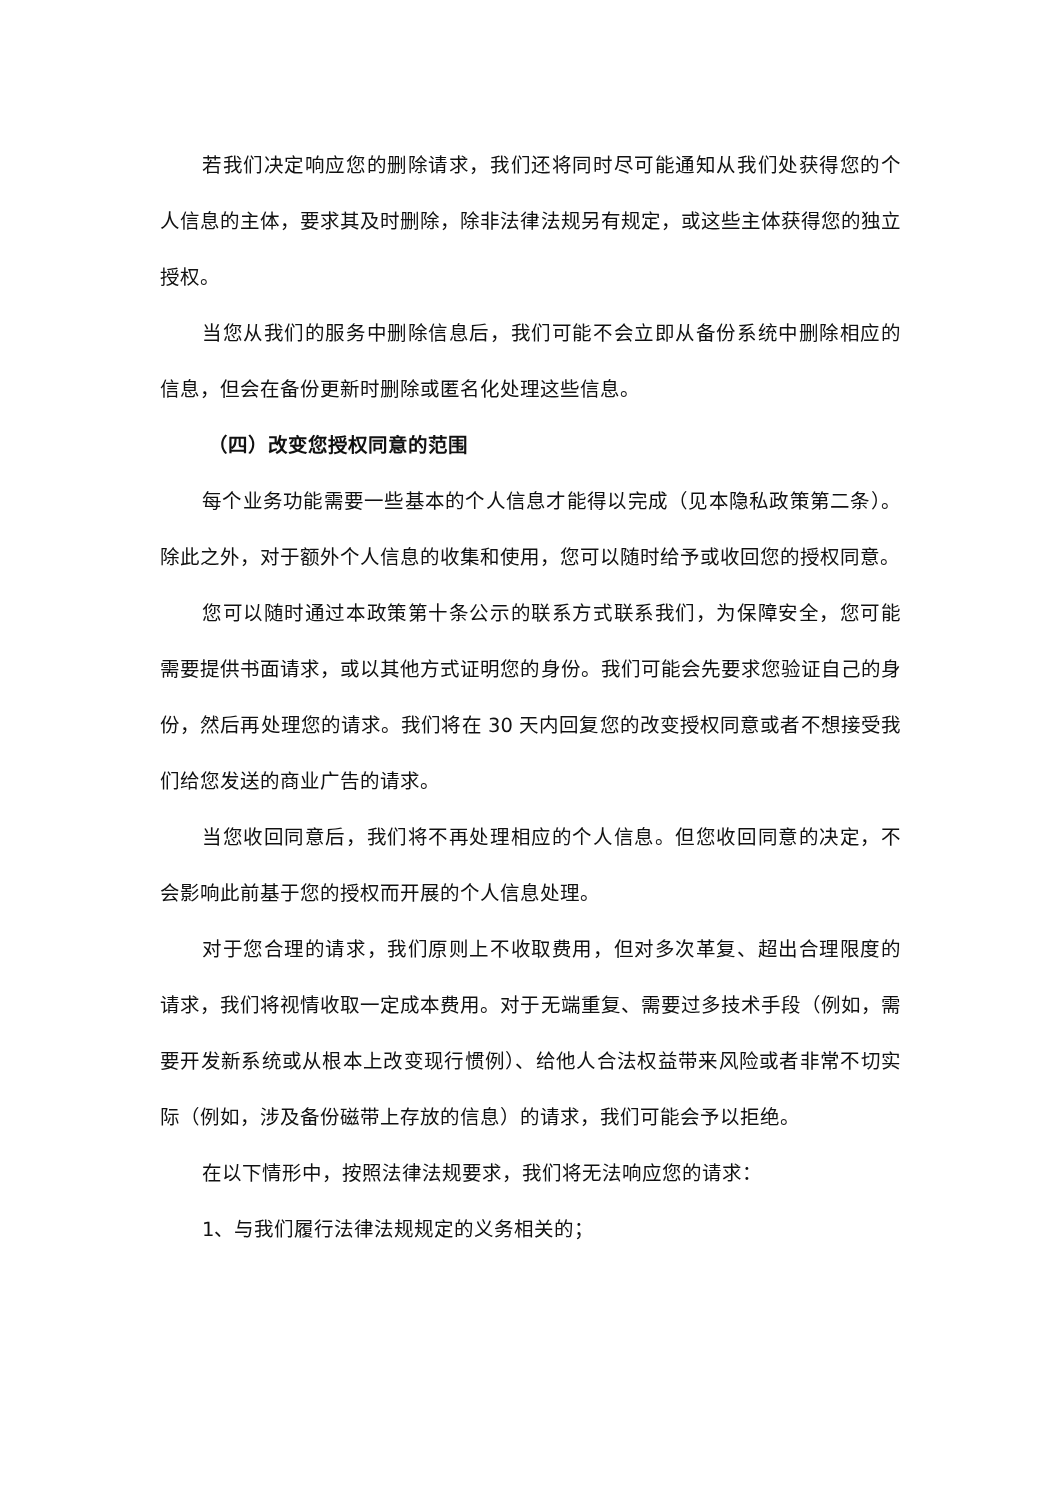若我们决定响应您的删除请求，我们还将同时尽可能通知从我们处获得您的个人信息的主体，要求其及时删除，除非法律法规另有规定，或这些主体获得您的独立授权。
当您从我们的服务中删除信息后，我们可能不会立即从备份系统中删除相应的信息，但会在备份更新时删除或匿名化处理这些信息。
（四）改变您授权同意的范围
每个业务功能需要一些基本的个人信息才能得以完成（见本隐私政策第二条）。除此之外，对于额外个人信息的收集和使用，您可以随时给予或收回您的授权同意。
您可以随时通过本政策第十条公示的联系方式联系我们，为保障安全，您可能需要提供书面请求，或以其他方式证明您的身份。我们可能会先要求您验证自己的身份，然后再处理您的请求。我们将在 30 天内回复您的改变授权同意或者不想接受我们给您发送的商业广告的请求。
当您收回同意后，我们将不再处理相应的个人信息。但您收回同意的决定，不会影响此前基于您的授权而开展的个人信息处理。
对于您合理的请求，我们原则上不收取费用，但对多次革复、超出合理限度的请求，我们将视情收取一定成本费用。对于无端重复、需要过多技术手段（例如，需要开发新系统或从根本上改变现行惯例）、给他人合法权益带来风险或者非常不切实际（例如，涉及备份磁带上存放的信息）的请求，我们可能会予以拒绝。
在以下情形中，按照法律法规要求，我们将无法响应您的请求：
1、与我们履行法律法规规定的义务相关的；